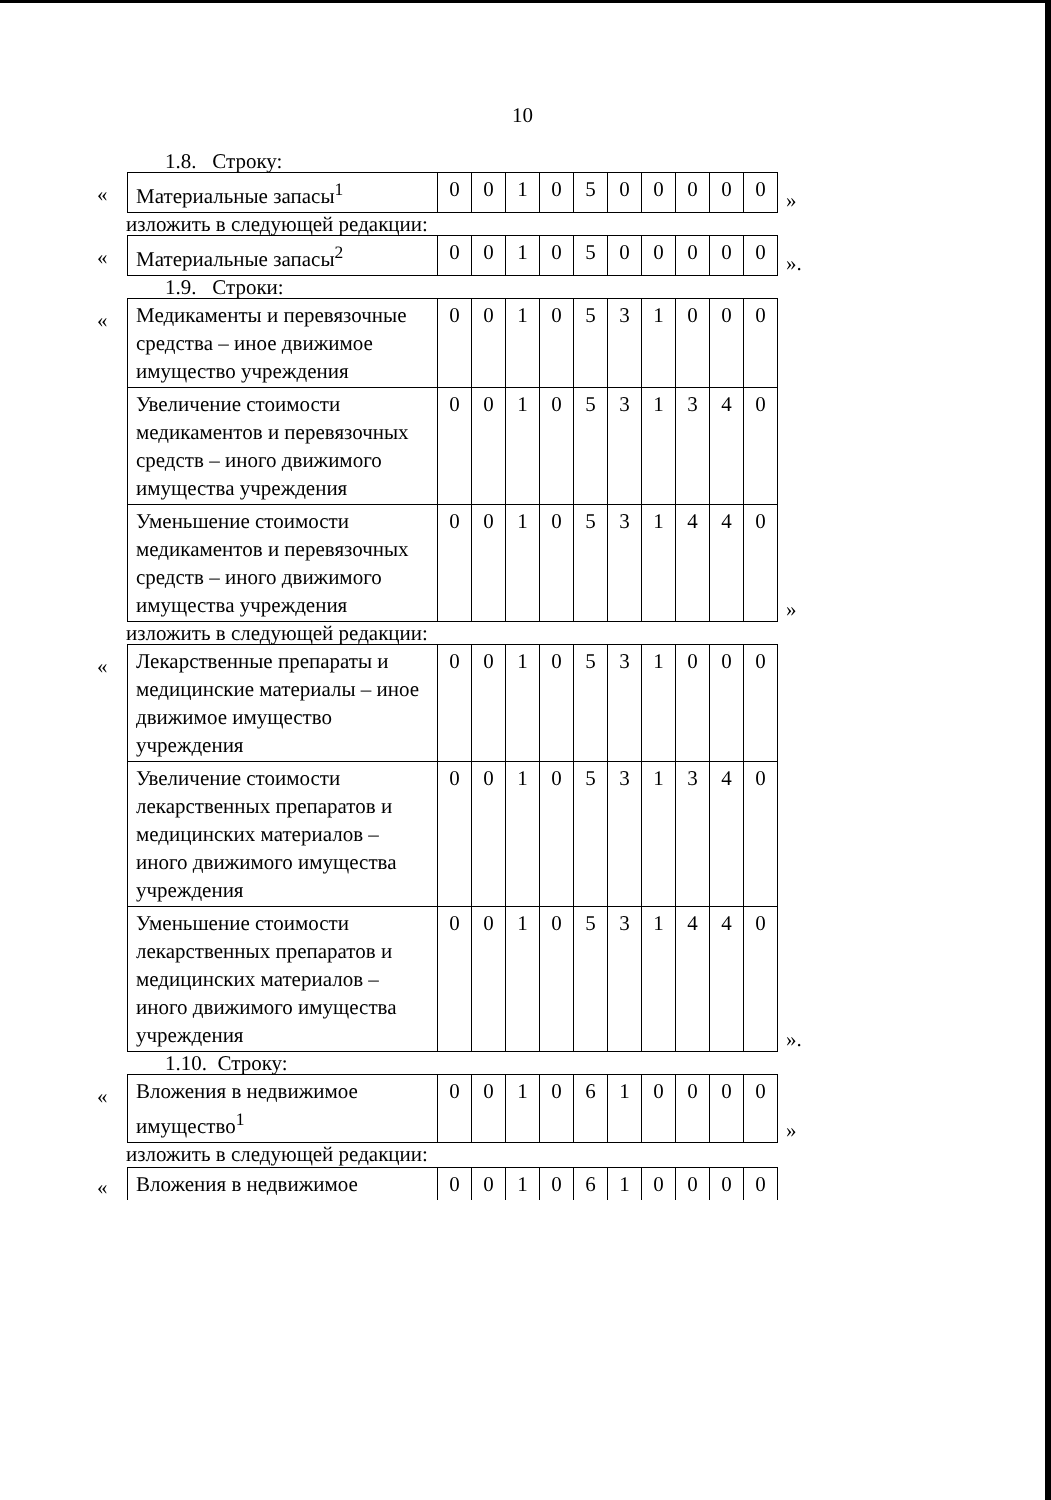10
1.8. Строку:
«
| Материальные запасы<sup>1</sup> | 0 | 0 | 1 | 0 | 5 | 0 | 0 | 0 | 0 | 0 |
»
изложить в следующей редакции:
«
| Материальные запасы<sup>2</sup> | 0 | 0 | 1 | 0 | 5 | 0 | 0 | 0 | 0 | 0 |
».
1.9. Строки:
«
| Медикаменты и перевязочные средства – иное движимое имущество учреждения | 0 | 0 | 1 | 0 | 5 | 3 | 1 | 0 | 0 | 0 |
| Увеличение стоимости медикаментов и перевязочных средств – иного движимого имущества учреждения | 0 | 0 | 1 | 0 | 5 | 3 | 1 | 3 | 4 | 0 |
| Уменьшение стоимости медикаментов и перевязочных средств – иного движимого имущества учреждения | 0 | 0 | 1 | 0 | 5 | 3 | 1 | 4 | 4 | 0 |
»
изложить в следующей редакции:
«
| Лекарственные препараты и медицинские материалы – иное движимое имущество учреждения | 0 | 0 | 1 | 0 | 5 | 3 | 1 | 0 | 0 | 0 |
| Увеличение стоимости лекарственных препаратов и медицинских материалов – иного движимого имущества учреждения | 0 | 0 | 1 | 0 | 5 | 3 | 1 | 3 | 4 | 0 |
| Уменьшение стоимости лекарственных препаратов и медицинских материалов – иного движимого имущества учреждения | 0 | 0 | 1 | 0 | 5 | 3 | 1 | 4 | 4 | 0 |
».
1.10. Строку:
«
| Вложения в недвижимое имущество<sup>1</sup> | 0 | 0 | 1 | 0 | 6 | 1 | 0 | 0 | 0 | 0 |
»
изложить в следующей редакции:
«
| Вложения в недвижимое | 0 | 0 | 1 | 0 | 6 | 1 | 0 | 0 | 0 | 0 |